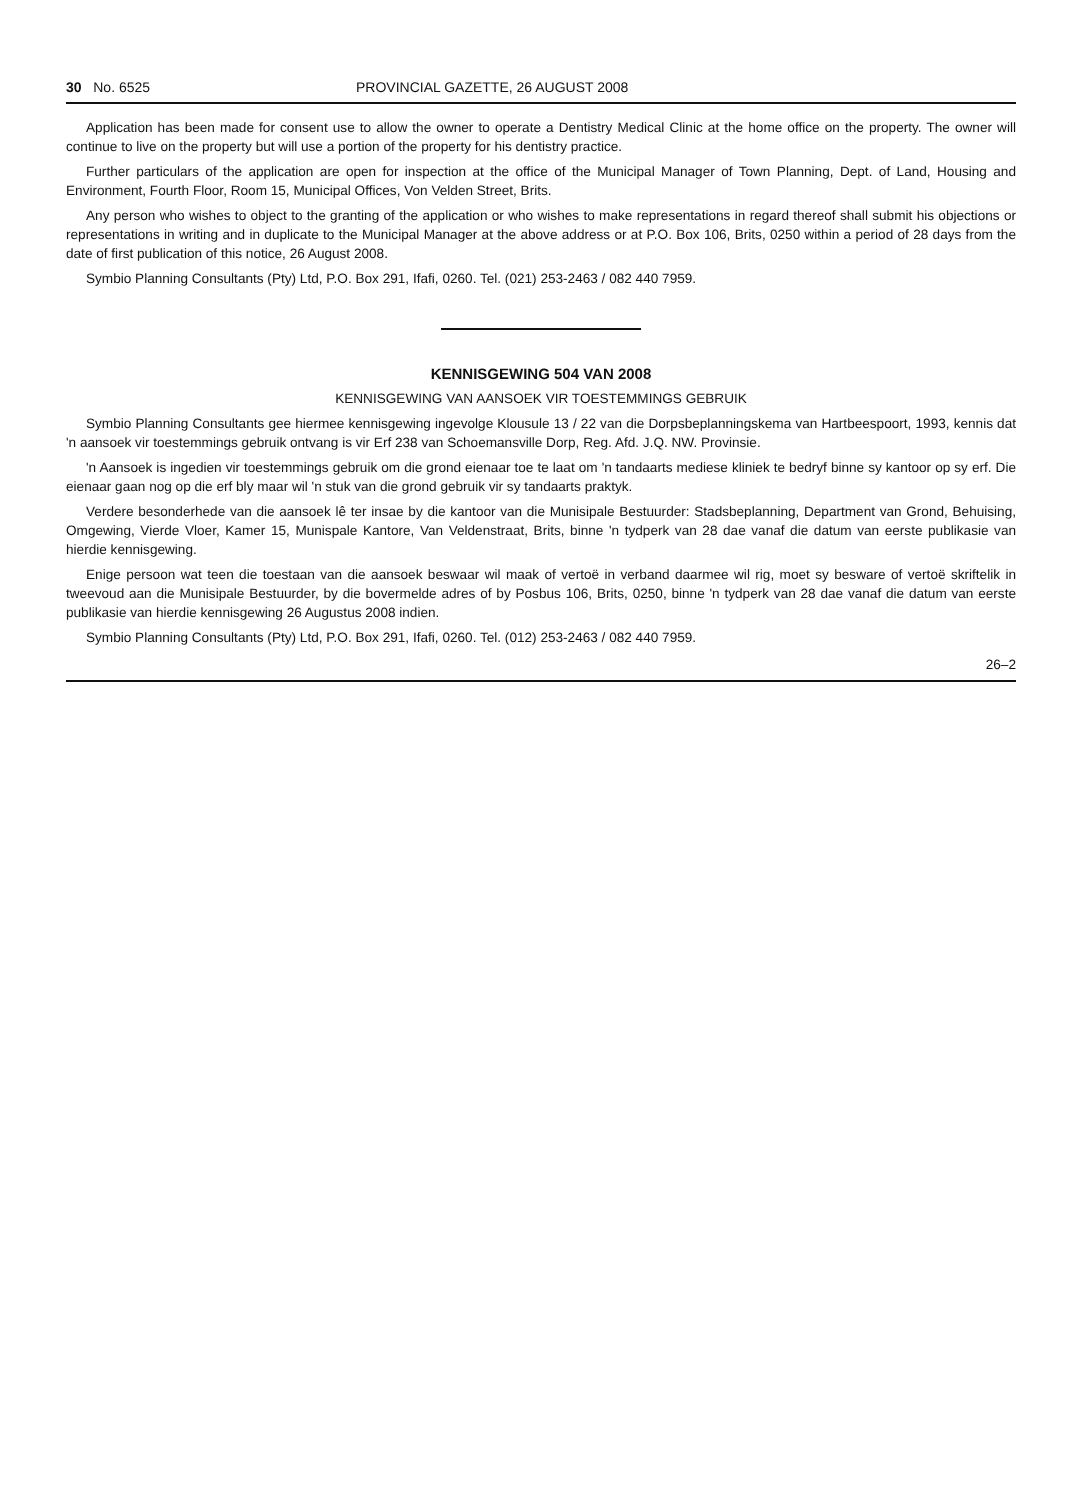30 No. 6525 PROVINCIAL GAZETTE, 26 AUGUST 2008
Application has been made for consent use to allow the owner to operate a Dentistry Medical Clinic at the home office on the property. The owner will continue to live on the property but will use a portion of the property for his dentistry practice.
Further particulars of the application are open for inspection at the office of the Municipal Manager of Town Planning, Dept. of Land, Housing and Environment, Fourth Floor, Room 15, Municipal Offices, Von Velden Street, Brits.
Any person who wishes to object to the granting of the application or who wishes to make representations in regard thereof shall submit his objections or representations in writing and in duplicate to the Municipal Manager at the above address or at P.O. Box 106, Brits, 0250 within a period of 28 days from the date of first publication of this notice, 26 August 2008.
Symbio Planning Consultants (Pty) Ltd, P.O. Box 291, Ifafi, 0260. Tel. (021) 253-2463 / 082 440 7959.
KENNISGEWING 504 VAN 2008
KENNISGEWING VAN AANSOEK VIR TOESTEMMINGS GEBRUIK
Symbio Planning Consultants gee hiermee kennisgewing ingevolge Klousule 13 / 22 van die Dorpsbeplanningskema van Hartbeespoort, 1993, kennis dat 'n aansoek vir toestemmings gebruik ontvang is vir Erf 238 van Schoemansville Dorp, Reg. Afd. J.Q. NW. Provinsie.
'n Aansoek is ingedien vir toestemmings gebruik om die grond eienaar toe te laat om 'n tandaarts mediese kliniek te bedryf binne sy kantoor op sy erf. Die eienaar gaan nog op die erf bly maar wil 'n stuk van die grond gebruik vir sy tandaarts praktyk.
Verdere besonderhede van die aansoek lê ter insae by die kantoor van die Munisipale Bestuurder: Stadsbeplanning, Department van Grond, Behuising, Omgewing, Vierde Vloer, Kamer 15, Munispale Kantore, Van Veldenstraat, Brits, binne 'n tydperk van 28 dae vanaf die datum van eerste publikasie van hierdie kennisgewing.
Enige persoon wat teen die toestaan van die aansoek beswaar wil maak of vertoë in verband daarmee wil rig, moet sy besware of vertoë skriftelik in tweevoud aan die Munisipale Bestuurder, by die bovermelde adres of by Posbus 106, Brits, 0250, binne 'n tydperk van 28 dae vanaf die datum van eerste publikasie van hierdie kennisgewing 26 Augustus 2008 indien.
Symbio Planning Consultants (Pty) Ltd, P.O. Box 291, Ifafi, 0260. Tel. (012) 253-2463 / 082 440 7959.
26–2